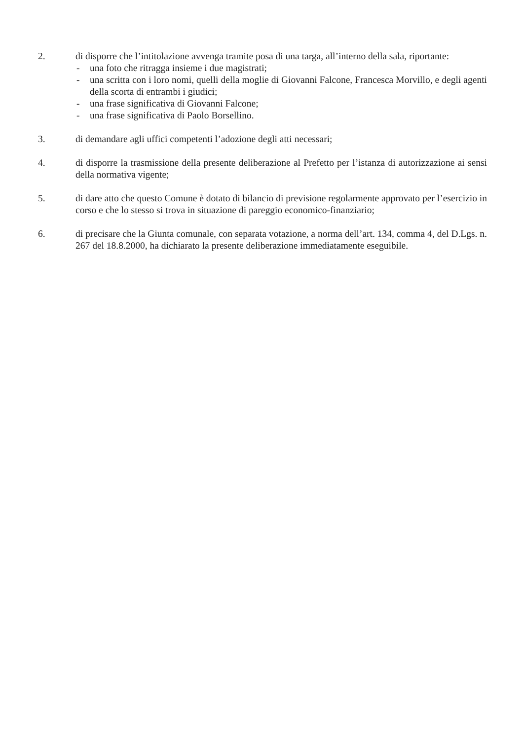2. di disporre che l’intitolazione avvenga tramite posa di una targa, all’interno della sala, riportante:
- una foto che ritragga insieme i due magistrati;
- una scritta con i loro nomi, quelli della moglie di Giovanni Falcone, Francesca Morvillo, e degli agenti della scorta di entrambi i giudici;
- una frase significativa di Giovanni Falcone;
- una frase significativa di Paolo Borsellino.
3. di demandare agli uffici competenti l’adozione degli atti necessari;
4. di disporre la trasmissione della presente deliberazione al Prefetto per l’istanza di autorizzazione ai sensi della normativa vigente;
5. di dare atto che questo Comune è dotato di bilancio di previsione regolarmente approvato per l’esercizio in corso e che lo stesso si trova in situazione di pareggio economico-finanziario;
6. di precisare che la Giunta comunale, con separata votazione, a norma dell’art. 134, comma 4, del D.Lgs. n. 267 del 18.8.2000, ha dichiarato la presente deliberazione immediatamente eseguibile.